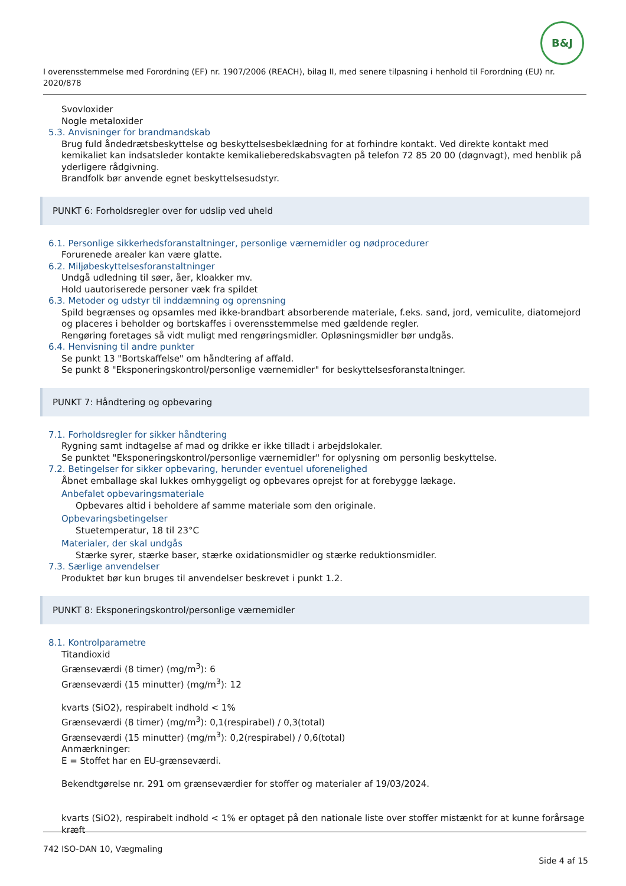B&J
I overensstemmelse med Forordning (EF) nr. 1907/2006 (REACH), bilag II, med senere tilpasning i henhold til Forordning (EU) nr. 2020/878
Svovloxider
Nogle metaloxider
5.3. Anvisninger for brandmandskab
Brug fuld åndedrætsbeskyttelse og beskyttelsesbeklædning for at forhindre kontakt. Ved direkte kontakt med kemikaliet kan indsatsleder kontakte kemikalieberedskabsvagten på telefon 72 85 20 00 (døgnvagt), med henblik på yderligere rådgivning.
Brandfolk bør anvende egnet beskyttelsesudstyr.
PUNKT 6: Forholdsregler over for udslip ved uheld
6.1. Personlige sikkerhedsforanstaltninger, personlige værnemidler og nødprocedurer
Forurenede arealer kan være glatte.
6.2. Miljøbeskyttelsesforanstaltninger
Undgå udledning til søer, åer, kloakker mv.
Hold uautoriserede personer væk fra spildet
6.3. Metoder og udstyr til inddæmning og oprensning
Spild begrænses og opsamles med ikke-brandbart absorberende materiale, f.eks. sand, jord, vemiculite, diatomejord og placeres i beholder og bortskaffes i overensstemmelse med gældende regler.
Rengøring foretages så vidt muligt med rengøringsmidler. Opløsningsmidler bør undgås.
6.4. Henvisning til andre punkter
Se punkt 13 "Bortskaffelse" om håndtering af affald.
Se punkt 8 "Eksponeringskontrol/personlige værnemidler" for beskyttelsesforanstaltninger.
PUNKT 7: Håndtering og opbevaring
7.1. Forholdsregler for sikker håndtering
Rygning samt indtagelse af mad og drikke er ikke tilladt i arbejdslokaler.
Se punktet "Eksponeringskontrol/personlige værnemidler" for oplysning om personlig beskyttelse.
7.2. Betingelser for sikker opbevaring, herunder eventuel uforenelighed
Åbnet emballage skal lukkes omhyggeligt og opbevares oprejst for at forebygge lækage.
Anbefalet opbevaringsmateriale
Opbevares altid i beholdere af samme materiale som den originale.
Opbevaringsbetingelser
Stuetemperatur, 18 til 23°C
Materialer, der skal undgås
Stærke syrer, stærke baser, stærke oxidationsmidler og stærke reduktionsmidler.
7.3. Særlige anvendelser
Produktet bør kun bruges til anvendelser beskrevet i punkt 1.2.
PUNKT 8: Eksponeringskontrol/personlige værnemidler
8.1. Kontrolparametre
Titandioxid
Grænseværdi (8 timer) (mg/m<sup>3</sup>): 6
Grænseværdi (15 minutter) (mg/m<sup>3</sup>): 12
kvarts (SiO2), respirabelt indhold < 1%
Grænseværdi (8 timer) (mg/m<sup>3</sup>): 0,1(respirabel) / 0,3(total)
Grænseværdi (15 minutter) (mg/m<sup>3</sup>): 0,2(respirabel) / 0,6(total)
Anmærkninger:
E = Stoffet har en EU-grænseværdi.
Bekendtgørelse nr. 291 om grænseværdier for stoffer og materialer af 19/03/2024.
kvarts (SiO2), respirabelt indhold < 1% er optaget på den nationale liste over stoffer mistænkt for at kunne forårsage kræft
742 ISO-DAN 10, Vægmaling
Side 4 af 15